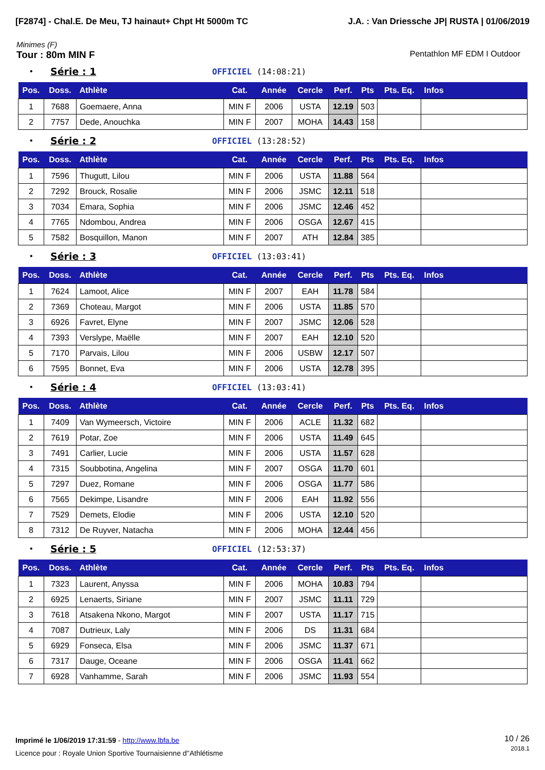[F2874] - Chal.E. De Meu, TJ hainaut+ Chpt Ht 5000m TC J.A. : Van Driessche JP| RUSTA | 01/06/2019
Minimes (F)
Tour : 80m MIN F Pentathlon MF EDM I Outdoor
• Série : 1 OFFICIEL (14:08:21)
| Pos. | Doss. | Athlète | Cat. | Année | Cercle | Perf. | Pts | Pts. Eq. | Infos |
| --- | --- | --- | --- | --- | --- | --- | --- | --- | --- |
| 1 | 7688 | Goemaere, Anna | MIN F | 2006 | USTA | 12.19 | 503 | | |
| 2 | 7757 | Dede, Anouchka | MIN F | 2007 | MOHA | 14.43 | 158 | | |
• Série : 2 OFFICIEL (13:28:52)
| Pos. | Doss. | Athlète | Cat. | Année | Cercle | Perf. | Pts | Pts. Eq. | Infos |
| --- | --- | --- | --- | --- | --- | --- | --- | --- | --- |
| 1 | 7596 | Thugutt, Lilou | MIN F | 2006 | USTA | 11.88 | 564 | | |
| 2 | 7292 | Brouck, Rosalie | MIN F | 2006 | JSMC | 12.11 | 518 | | |
| 3 | 7034 | Emara, Sophia | MIN F | 2006 | JSMC | 12.46 | 452 | | |
| 4 | 7765 | Ndombou, Andrea | MIN F | 2006 | OSGA | 12.67 | 415 | | |
| 5 | 7582 | Bosquillon, Manon | MIN F | 2007 | ATH | 12.84 | 385 | | |
• Série : 3 OFFICIEL (13:03:41)
| Pos. | Doss. | Athlète | Cat. | Année | Cercle | Perf. | Pts | Pts. Eq. | Infos |
| --- | --- | --- | --- | --- | --- | --- | --- | --- | --- |
| 1 | 7624 | Lamoot, Alice | MIN F | 2007 | EAH | 11.78 | 584 | | |
| 2 | 7369 | Choteau, Margot | MIN F | 2006 | USTA | 11.85 | 570 | | |
| 3 | 6926 | Favret, Elyne | MIN F | 2007 | JSMC | 12.06 | 528 | | |
| 4 | 7393 | Verslype, Maëlle | MIN F | 2007 | EAH | 12.10 | 520 | | |
| 5 | 7170 | Parvais, Lilou | MIN F | 2006 | USBW | 12.17 | 507 | | |
| 6 | 7595 | Bonnet, Eva | MIN F | 2006 | USTA | 12.78 | 395 | | |
• Série : 4 OFFICIEL (13:03:41)
| Pos. | Doss. | Athlète | Cat. | Année | Cercle | Perf. | Pts | Pts. Eq. | Infos |
| --- | --- | --- | --- | --- | --- | --- | --- | --- | --- |
| 1 | 7409 | Van Wymeersch, Victoire | MIN F | 2006 | ACLE | 11.32 | 682 | | |
| 2 | 7619 | Potar, Zoe | MIN F | 2006 | USTA | 11.49 | 645 | | |
| 3 | 7491 | Carlier, Lucie | MIN F | 2006 | USTA | 11.57 | 628 | | |
| 4 | 7315 | Soubbotina, Angelina | MIN F | 2007 | OSGA | 11.70 | 601 | | |
| 5 | 7297 | Duez, Romane | MIN F | 2006 | OSGA | 11.77 | 586 | | |
| 6 | 7565 | Dekimpe, Lisandre | MIN F | 2006 | EAH | 11.92 | 556 | | |
| 7 | 7529 | Demets, Elodie | MIN F | 2006 | USTA | 12.10 | 520 | | |
| 8 | 7312 | De Ruyver, Natacha | MIN F | 2006 | MOHA | 12.44 | 456 | | |
• Série : 5 OFFICIEL (12:53:37)
| Pos. | Doss. | Athlète | Cat. | Année | Cercle | Perf. | Pts | Pts. Eq. | Infos |
| --- | --- | --- | --- | --- | --- | --- | --- | --- | --- |
| 1 | 7323 | Laurent, Anyssa | MIN F | 2006 | MOHA | 10.83 | 794 | | |
| 2 | 6925 | Lenaerts, Siriane | MIN F | 2007 | JSMC | 11.11 | 729 | | |
| 3 | 7618 | Atsakena Nkono, Margot | MIN F | 2007 | USTA | 11.17 | 715 | | |
| 4 | 7087 | Dutrieux, Laly | MIN F | 2006 | DS | 11.31 | 684 | | |
| 5 | 6929 | Fonseca, Elsa | MIN F | 2006 | JSMC | 11.37 | 671 | | |
| 6 | 7317 | Dauge, Oceane | MIN F | 2006 | OSGA | 11.41 | 662 | | |
| 7 | 6928 | Vanhamme, Sarah | MIN F | 2006 | JSMC | 11.93 | 554 | | |
Imprimé le 1/06/2019 17:31:59 - http://www.lbfa.be
Licence pour : Royale Union Sportive Tournaisienne d''Athlétisme
10 / 26
2018.1